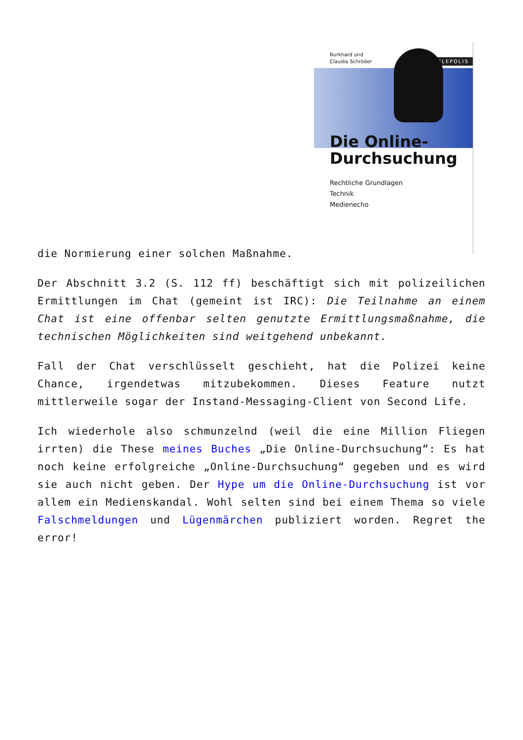Burkhard und
Claudia Schröder
TELEPOLIS
Die Online-
Durchsuchung
Rechtliche Grundlagen
Technik
Medienecho
die Normierung einer solchen Maßnahme.
Der Abschnitt 3.2 (S. 112 ff) beschäftigt sich mit polizeilichen Ermittlungen im Chat (gemeint ist IRC): Die Teilnahme an einem Chat ist eine offenbar selten genutzte Ermittlungsmaßnahme, die technischen Möglichkeiten sind weitgehend unbekannt.
Fall der Chat verschlüsselt geschieht, hat die Polizei keine Chance, irgendetwas mitzubekommen. Dieses Feature nutzt mittlerweile sogar der Instand-Messaging-Client von Second Life.
Ich wiederhole also schmunzelnd (weil die eine Million Fliegen irrten) die These meines Buches „Die Online-Durchsuchung“: Es hat noch keine erfolgreiche „Online-Durchsuchung“ gegeben und es wird sie auch nicht geben. Der Hype um die Online-Durchsuchung ist vor allem ein Medienskandal. Wohl selten sind bei einem Thema so viele Falschmeldungen und Lügenmärchen publiziert worden. Regret the error!